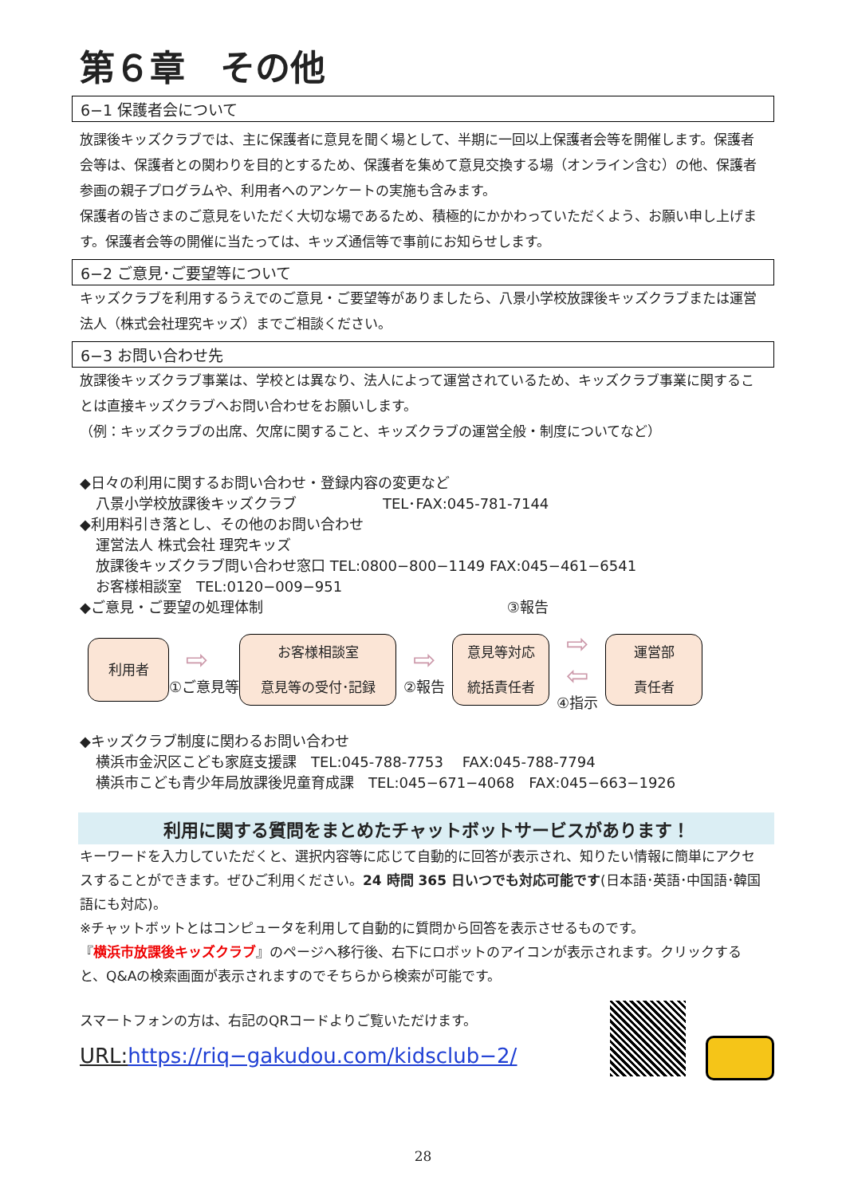第６章　その他
6−1 保護者会について
放課後キッズクラブでは、主に保護者に意見を聞く場として、半期に一回以上保護者会等を開催します。保護者会等は、保護者との関わりを目的とするため、保護者を集めて意見交換する場（オンライン含む）の他、保護者参画の親子プログラムや、利用者へのアンケートの実施も含みます。
保護者の皆さまのご意見をいただく大切な場であるため、積極的にかかわっていただくよう、お願い申し上げます。保護者会等の開催に当たっては、キッズ通信等で事前にお知らせします。
6−2 ご意見･ご要望等について
キッズクラブを利用するうえでのご意見・ご要望等がありましたら、八景小学校放課後キッズクラブまたは運営法人（株式会社理究キッズ）までご相談ください。
6−3 お問い合わせ先
放課後キッズクラブ事業は、学校とは異なり、法人によって運営されているため、キッズクラブ事業に関することは直接キッズクラブへお問い合わせをお願いします。
（例：キッズクラブの出席、欠席に関すること、キッズクラブの運営全般・制度についてなど）
◆日々の利用に関するお問い合わせ・登録内容の変更など
八景小学校放課後キッズクラブ　　　　　　TEL･FAX:045-781-7144
◆利用料引き落とし、その他のお問い合わせ
運営法人 株式会社 理究キッズ
放課後キッズクラブ問い合わせ窓口 TEL:0800−800−1149 FAX:045−461−6541
お客様相談室　TEL:0120−009−951
◆ご意見・ご要望の処理体制　　　　　　　　　　　　　　　　　③報告
利用者
⇨
①ご意見等
お客様相談室
意見等の受付･記録
⇨
②報告
意見等対応
統括責任者
⇨
⇦
④指示
運営部
責任者
◆キッズクラブ制度に関わるお問い合わせ
横浜市金沢区こども家庭支援課　TEL:045-788-7753　 FAX:045-788-7794
横浜市こども青少年局放課後児童育成課　TEL:045−671−4068　FAX:045−663−1926
利用に関する質問をまとめたチャットボットサービスがあります！
キーワードを入力していただくと、選択内容等に応じて自動的に回答が表示され、知りたい情報に簡単にアクセスすることができます。ぜひご利用ください。24 時間 365 日いつでも対応可能です(日本語･英語･中国語･韓国語にも対応)。
※チャットボットとはコンピュータを利用して自動的に質問から回答を表示させるものです。
『横浜市放課後キッズクラブ』のページへ移行後、右下にロボットのアイコンが表示されます。クリックすると、Q&Aの検索画面が表示されますのでそちらから検索が可能です。
スマートフォンの方は、右記のQRコードよりご覧いただけます。
URL:https://riq−gakudou.com/kidsclub−2/
28